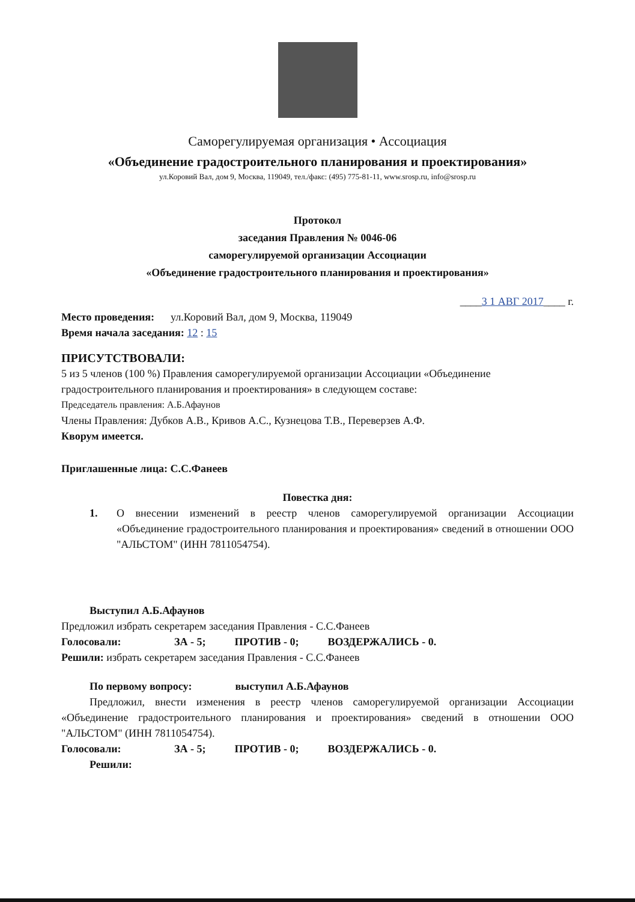Саморегулируемая организация • Ассоциация
«Объединение градостроительного планирования и проектирования»
ул.Коровий Вал, дом 9, Москва, 119049, тел./факс: (495) 775-81-11, www.srosp.ru, info@srosp.ru
Протокол
заседания Правления № 0046-06
саморегулируемой организации Ассоциации
«Объединение градостроительного планирования и проектирования»
____3 1 АВГ 2017____ г.
Место проведения: ул.Коровий Вал, дом 9, Москва, 119049
Время начала заседания: 12 : 15
ПРИСУТСТВОВАЛИ:
5 из 5 членов (100 %) Правления саморегулируемой организации Ассоциации «Объединение градостроительного планирования и проектирования» в следующем составе:
Председатель правления: А.Б.Афаунов
Члены Правления: Дубков А.В., Кривов А.С., Кузнецова Т.В., Переверзев А.Ф.
Кворум имеется.
Приглашенные лица: С.С.Фанеев
Повестка дня:
1. О внесении изменений в реестр членов саморегулируемой организации Ассоциации «Объединение градостроительного планирования и проектирования» сведений в отношении ООО "АЛЬСТОМ" (ИНН 7811054754).
Выступил А.Б.Афаунов
Предложил избрать секретарем заседания Правления - С.С.Фанеев
Голосовали: ЗА - 5; ПРОТИВ - 0; ВОЗДЕРЖАЛИСЬ - 0.
Решили: избрать секретарем заседания Правления - С.С.Фанеев
По первому вопросу: выступил А.Б.Афаунов
Предложил, внести изменения в реестр членов саморегулируемой организации Ассоциации «Объединение градостроительного планирования и проектирования» сведений в отношении ООО "АЛЬСТОМ" (ИНН 7811054754).
Голосовали: ЗА - 5; ПРОТИВ - 0; ВОЗДЕРЖАЛИСЬ - 0.
Решили: